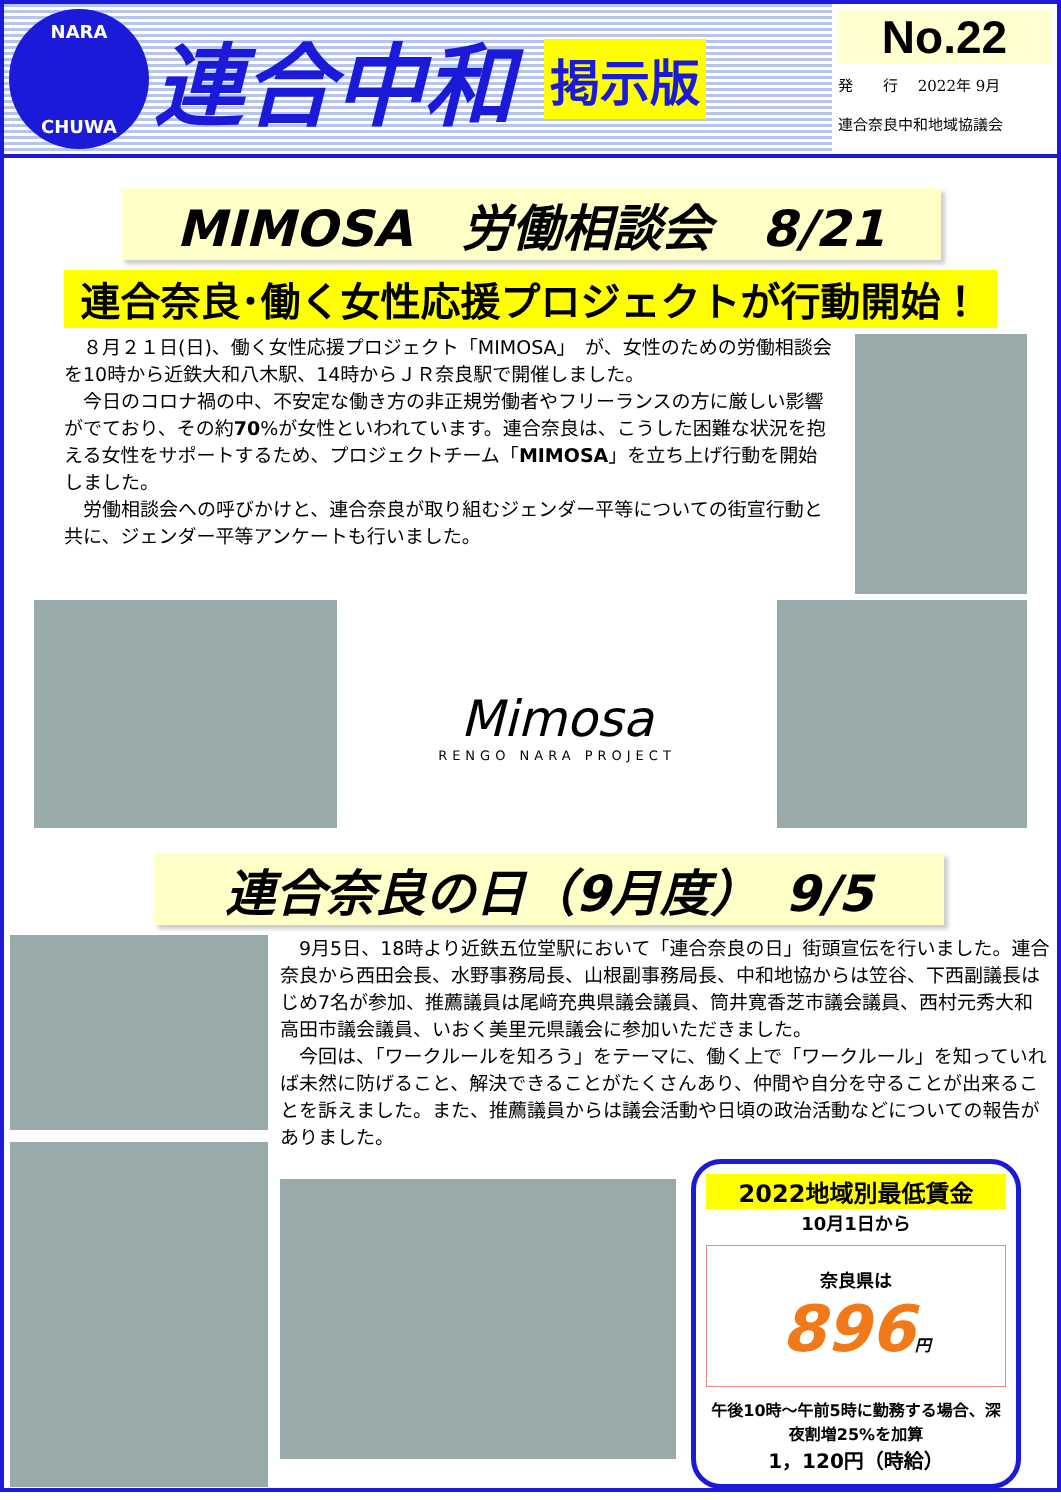NARA
CHUWA
連合中和
掲示版
No.22
発　　行　 2022年 9月
連合奈良中和地域協議会
MIMOSA　労働相談会　8/21
連合奈良･働く女性応援プロジェクトが行動開始！
８月２１日(日)、働く女性応援プロジェクト「MIMOSA」　が、女性のための労働相談会を10時から近鉄大和八木駅、14時からＪＲ奈良駅で開催しました。
今日のコロナ禍の中、不安定な働き方の非正規労働者やフリーランスの方に厳しい影響がでており、その約70%が女性といわれています。連合奈良は、こうした困難な状況を抱える女性をサポートするため、プロジェクトチーム「MIMOSA」を立ち上げ行動を開始しました。
労働相談会への呼びかけと、連合奈良が取り組むジェンダー平等についての街宣行動と共に、ジェンダー平等アンケートも行いました。
Mimosa
RENGO NARA PROJECT
連合奈良の日（9月度）　9/5
9月5日、18時より近鉄五位堂駅において「連合奈良の日」街頭宣伝を行いました。連合奈良から西田会長、水野事務局長、山根副事務局長、中和地協からは笠谷、下西副議長はじめ7名が参加、推薦議員は尾﨑充典県議会議員、筒井寛香芝市議会議員、西村元秀大和高田市議会議員、いおく美里元県議会に参加いただきました。
今回は、「ワークルールを知ろう」をテーマに、働く上で「ワークルール」を知っていれば未然に防げること、解決できることがたくさんあり、仲間や自分を守ることが出来ることを訴えました。また、推薦議員からは議会活動や日頃の政治活動などについての報告がありました。
2022地域別最低賃金
10月1日から
奈良県は
896円
午後10時～午前5時に勤務する場合、深夜割増25%を加算
1，120円（時給）